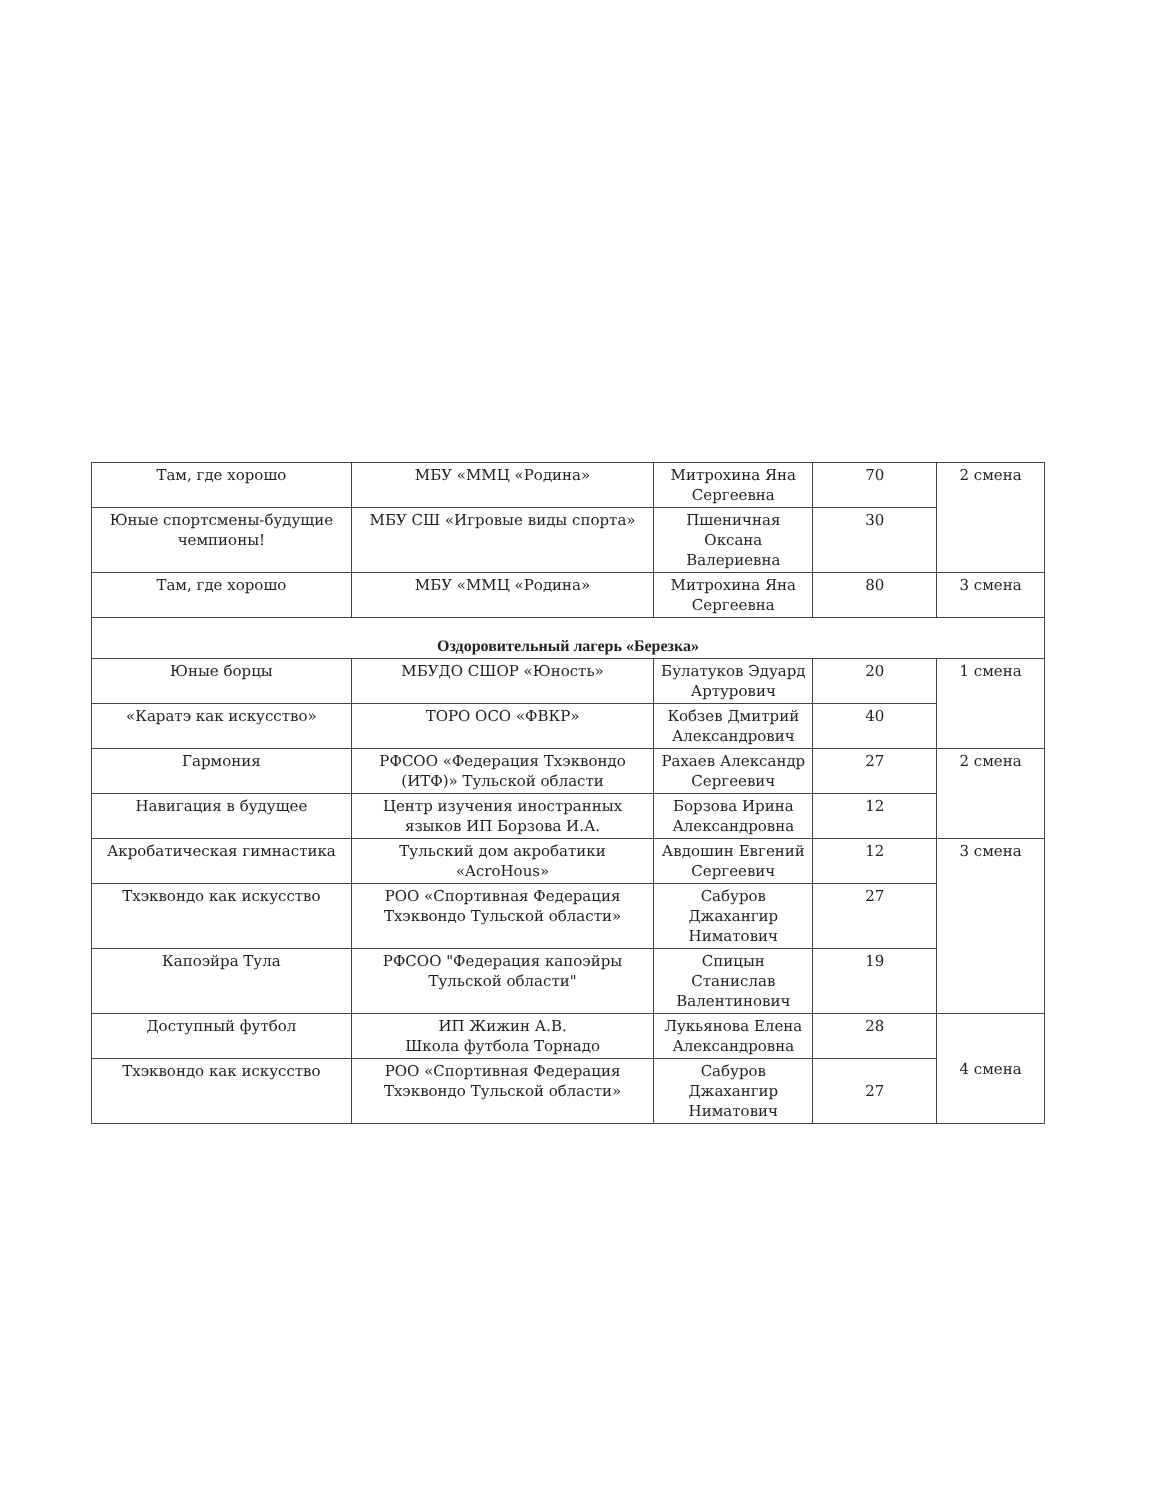| Там, где хорошо | МБУ «ММЦ «Родина» | Митрохина Яна Сергеевна | 70 | 2 смена |
| Юные спортсмены-будущие чемпионы! | МБУ СШ «Игровые виды спорта» | Пшеничная Оксана Валериевна | 30 | |
| Там, где хорошо | МБУ «ММЦ «Родина» | Митрохина Яна Сергеевна | 80 | 3 смена |
| Оздоровительный лагерь «Березка» | | | | |
| Юные борцы | МБУДО СШОР «Юность» | Булатуков Эдуард Артурович | 20 | 1 смена |
| «Каратэ как искусство» | ТОРО ОСО «ФВКР» | Кобзев Дмитрий Александрович | 40 | |
| Гармония | РФСОО «Федерация Тхэквондо (ИТФ)» Тульской области | Рахаев Александр Сергеевич | 27 | 2 смена |
| Навигация в будущее | Центр изучения иностранных языков ИП Борзова И.А. | Борзова Ирина Александровна | 12 | |
| Акробатическая гимнастика | Тульский дом акробатики «AcroHous» | Авдошин Евгений Сергеевич | 12 | 3 смена |
| Тхэквондо как искусство | РОО «Спортивная Федерация Тхэквондо Тульской области» | Сабуров Джахангир Ниматович | 27 | |
| Капоэйра Тула | РФСОО "Федерация капоэйры Тульской области" | Спицын Станислав Валентинович | 19 | |
| Доступный футбол | ИП Жижин А.В. Школа футбола Торнадо | Лукьянова Елена Александровна | 28 | 4 смена |
| Тхэквондо как искусство | РОО «Спортивная Федерация Тхэквондо Тульской области» | Сабуров Джахангир Ниматович | 27 | |